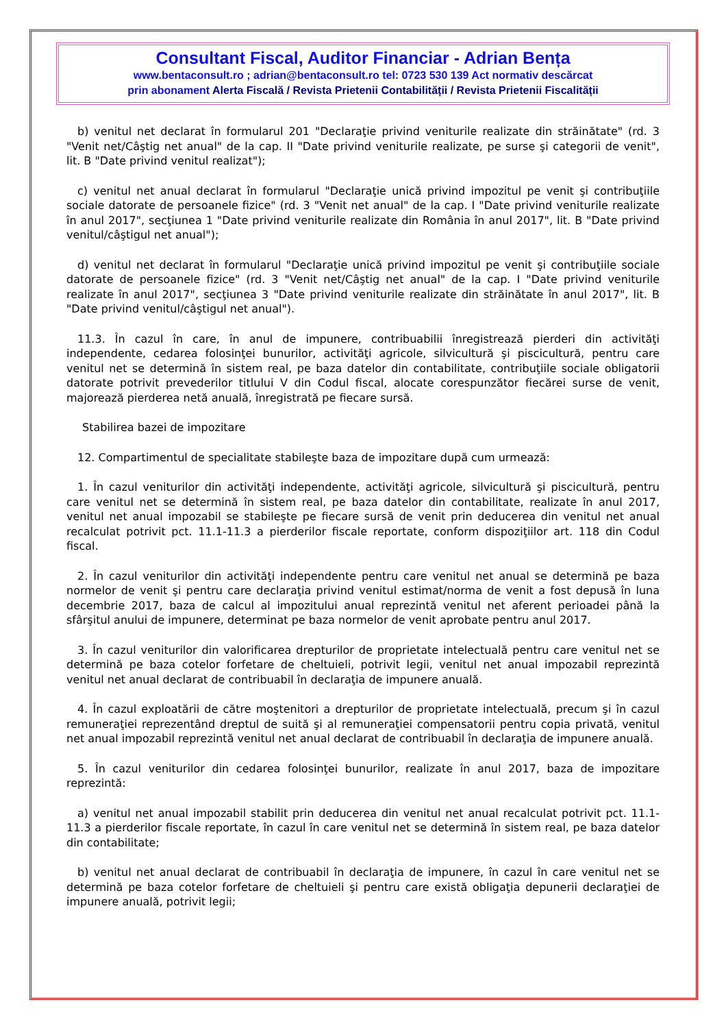Consultant Fiscal, Auditor Financiar - Adrian Bența
www.bentaconsult.ro ; adrian@bentaconsult.ro tel: 0723 530 139 Act normativ descărcat
prin abonament Alerta Fiscală / Revista Prietenii Contabilității / Revista Prietenii Fiscalității
b) venitul net declarat în formularul 201 "Declaraţie privind veniturile realizate din străinătate" (rd. 3 "Venit net/Câştig net anual" de la cap. II "Date privind veniturile realizate, pe surse şi categorii de venit", lit. B "Date privind venitul realizat");
c) venitul net anual declarat în formularul "Declaraţie unică privind impozitul pe venit şi contribuţiile sociale datorate de persoanele fizice" (rd. 3 "Venit net anual" de la cap. I "Date privind veniturile realizate în anul 2017", secţiunea 1 "Date privind veniturile realizate din România în anul 2017", lit. B "Date privind venitul/câştigul net anual");
d) venitul net declarat în formularul "Declaraţie unică privind impozitul pe venit şi contribuţiile sociale datorate de persoanele fizice" (rd. 3 "Venit net/Câştig net anual" de la cap. I "Date privind veniturile realizate în anul 2017", secţiunea 3 "Date privind veniturile realizate din străinătate în anul 2017", lit. B "Date privind venitul/câştigul net anual").
11.3. În cazul în care, în anul de impunere, contribuabilii înregistrează pierderi din activităţi independente, cedarea folosinţei bunurilor, activităţi agricole, silvicultură şi piscicultură, pentru care venitul net se determină în sistem real, pe baza datelor din contabilitate, contribuţiile sociale obligatorii datorate potrivit prevederilor titlului V din Codul fiscal, alocate corespunzător fiecărei surse de venit, majorează pierderea netă anuală, înregistrată pe fiecare sursă.
Stabilirea bazei de impozitare
12. Compartimentul de specialitate stabileşte baza de impozitare după cum urmează:
1. În cazul veniturilor din activităţi independente, activităţi agricole, silvicultură şi piscicultură, pentru care venitul net se determină în sistem real, pe baza datelor din contabilitate, realizate în anul 2017, venitul net anual impozabil se stabileşte pe fiecare sursă de venit prin deducerea din venitul net anual recalculat potrivit pct. 11.1-11.3 a pierderilor fiscale reportate, conform dispoziţiilor art. 118 din Codul fiscal.
2. În cazul veniturilor din activităţi independente pentru care venitul net anual se determină pe baza normelor de venit şi pentru care declaraţia privind venitul estimat/norma de venit a fost depusă în luna decembrie 2017, baza de calcul al impozitului anual reprezintă venitul net aferent perioadei până la sfârşitul anului de impunere, determinat pe baza normelor de venit aprobate pentru anul 2017.
3. În cazul veniturilor din valorificarea drepturilor de proprietate intelectuală pentru care venitul net se determină pe baza cotelor forfetare de cheltuieli, potrivit legii, venitul net anual impozabil reprezintă venitul net anual declarat de contribuabil în declaraţia de impunere anuală.
4. În cazul exploatării de către moştenitori a drepturilor de proprietate intelectuală, precum şi în cazul remuneraţiei reprezentând dreptul de suită şi al remuneraţiei compensatorii pentru copia privată, venitul net anual impozabil reprezintă venitul net anual declarat de contribuabil în declaraţia de impunere anuală.
5. În cazul veniturilor din cedarea folosinţei bunurilor, realizate în anul 2017, baza de impozitare reprezintă:
a) venitul net anual impozabil stabilit prin deducerea din venitul net anual recalculat potrivit pct. 11.1-11.3 a pierderilor fiscale reportate, în cazul în care venitul net se determină în sistem real, pe baza datelor din contabilitate;
b) venitul net anual declarat de contribuabil în declaraţia de impunere, în cazul în care venitul net se determină pe baza cotelor forfetare de cheltuieli şi pentru care există obligaţia depunerii declaraţiei de impunere anuală, potrivit legii;